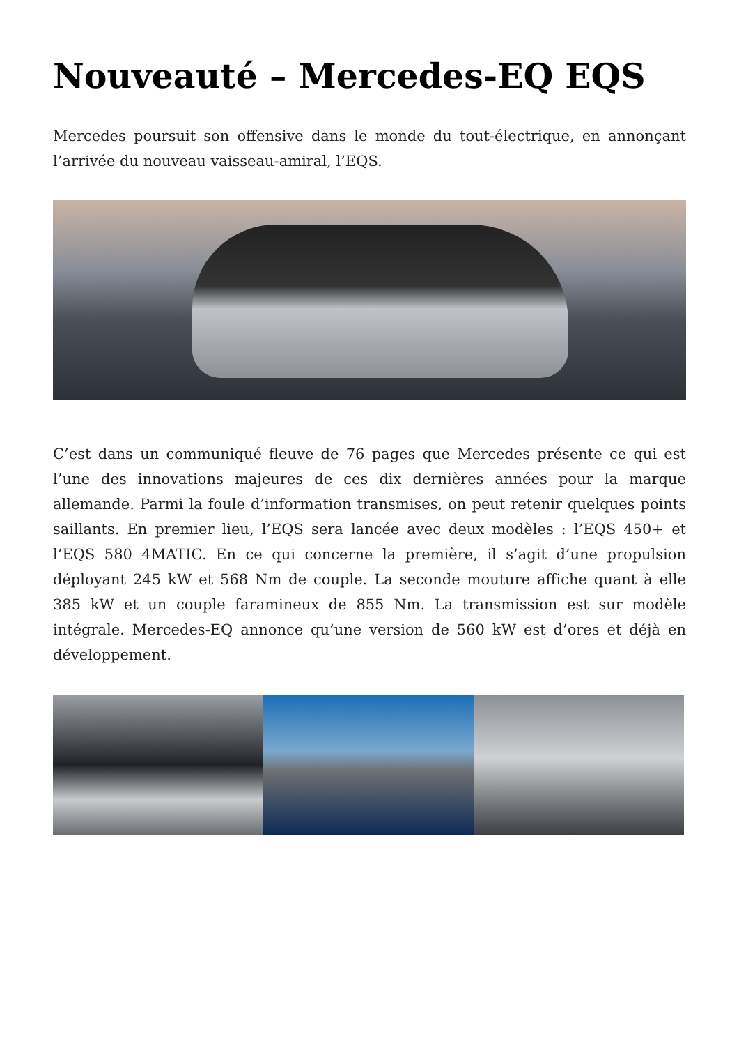Nouveauté – Mercedes-EQ EQS
Mercedes poursuit son offensive dans le monde du tout-électrique, en annonçant l’arrivée du nouveau vaisseau-amiral, l’EQS.
C’est dans un communiqué fleuve de 76 pages que Mercedes présente ce qui est l’une des innovations majeures de ces dix dernières années pour la marque allemande. Parmi la foule d’information transmises, on peut retenir quelques points saillants. En premier lieu, l’EQS sera lancée avec deux modèles : l’EQS 450+ et l’EQS 580 4MATIC. En ce qui concerne la première, il s’agit d’une propulsion déployant 245 kW et 568 Nm de couple. La seconde mouture affiche quant à elle 385 kW et un couple faramineux de 855 Nm. La transmission est sur modèle intégrale. Mercedes-EQ annonce qu’une version de 560 kW est d’ores et déjà en développement.